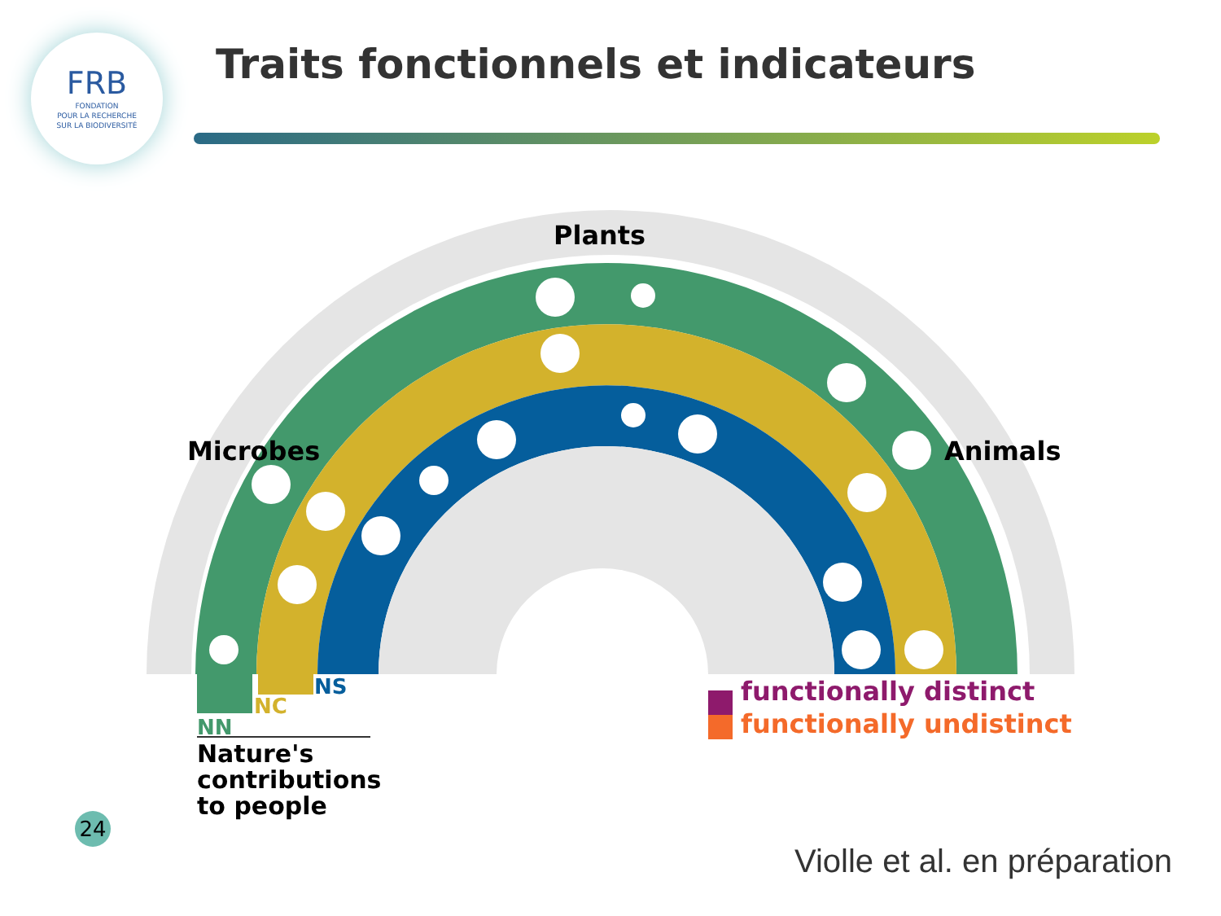FRB
FONDATION
POUR LA RECHERCHE
SUR LA BIODIVERSITÉ
Traits fonctionnels et indicateurs
Plants
Microbes Animals
NS
NC
NN
Nature's
contributions
to people
functionally distinct
functionally undistinct
24
Violle et al. en préparation